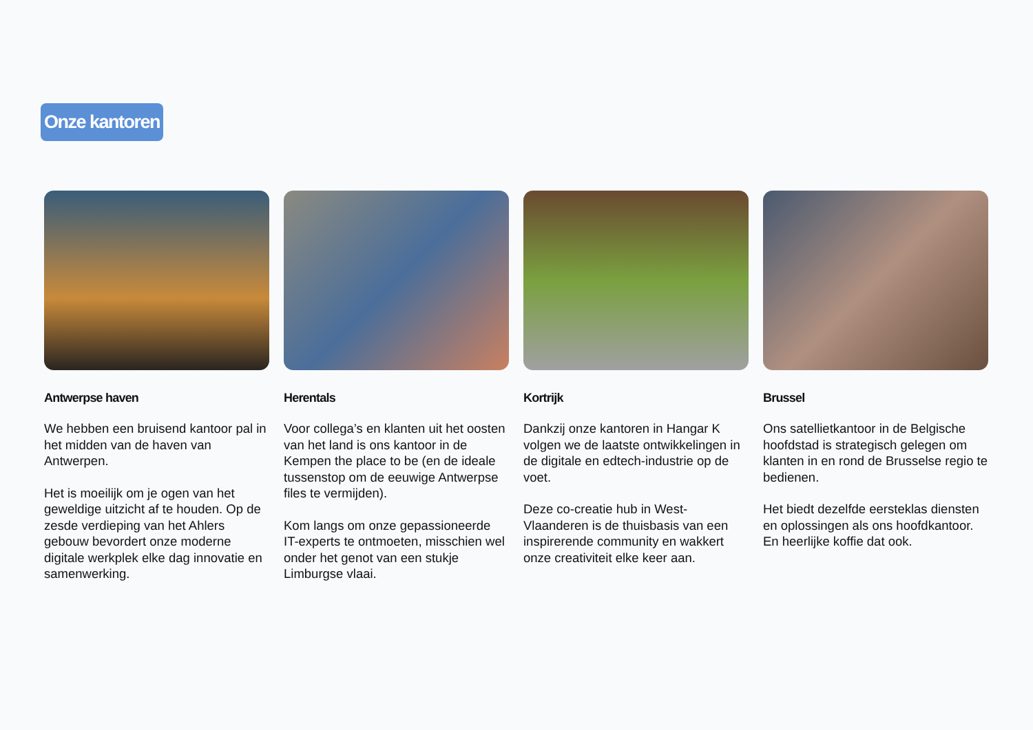Onze kantoren
Antwerpse haven
We hebben een bruisend kantoor pal in het midden van de haven van Antwerpen.
Het is moeilijk om je ogen van het geweldige uitzicht af te houden. Op de zesde verdieping van het Ahlers gebouw bevordert onze moderne digitale werkplek elke dag innovatie en samenwerking.
Herentals
Voor collega’s en klanten uit het oosten van het land is ons kantoor in de Kempen the place to be (en de ideale tussenstop om de eeuwige Antwerpse files te vermijden).
Kom langs om onze gepassioneerde IT-experts te ontmoeten, misschien wel onder het genot van een stukje Limburgse vlaai.
Kortrijk
Dankzij onze kantoren in Hangar K volgen we de laatste ontwikkelingen in de digitale en edtech-industrie op de voet.
Deze co-creatie hub in West-Vlaanderen is de thuisbasis van een inspirerende community en wakkert onze creativiteit elke keer aan.
Brussel
Ons satellietkantoor in de Belgische hoofdstad is strategisch gelegen om klanten in en rond de Brusselse regio te bedienen.
Het biedt dezelfde eersteklas diensten en oplossingen als ons hoofdkantoor. En heerlijke koffie dat ook.